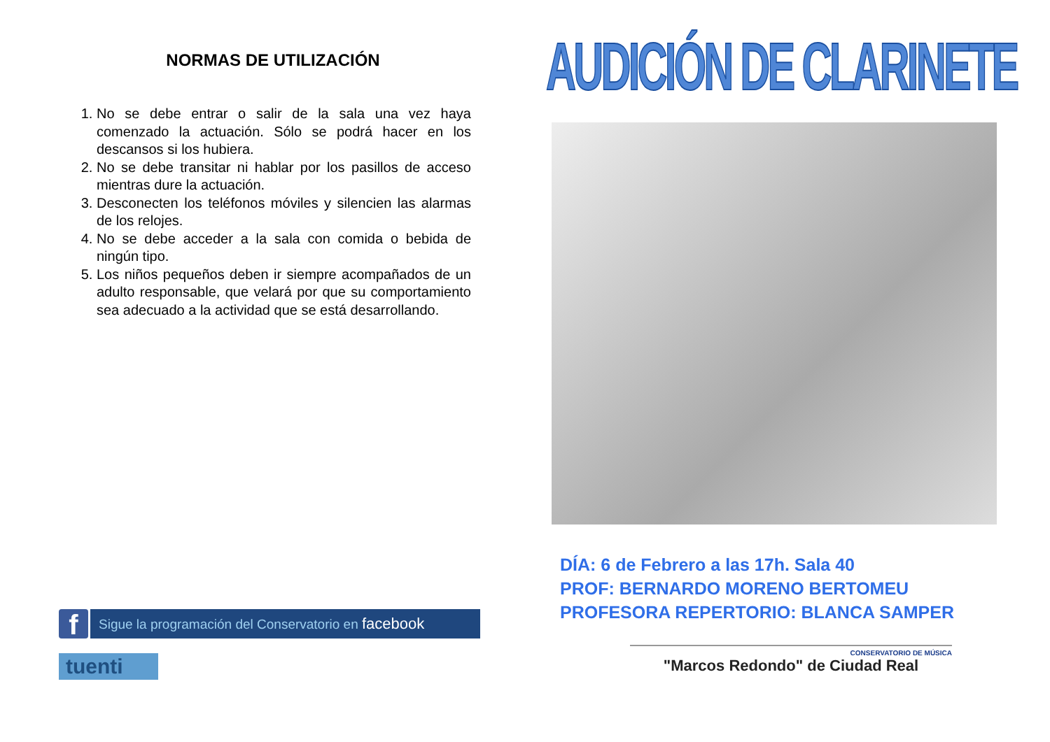NORMAS DE UTILIZACIÓN
1. No se debe entrar o salir de la sala una vez haya comenzado la actuación. Sólo se podrá hacer en los descansos si los hubiera.
2. No se debe transitar ni hablar por los pasillos de acceso mientras dure la actuación.
3. Desconecten los teléfonos móviles y silencien las alarmas de los relojes.
4. No se debe acceder a la sala con comida o bebida de ningún tipo.
5. Los niños pequeños deben ir siempre acompañados de un adulto responsable, que velará por que su comportamiento sea adecuado a la actividad que se está desarrollando.
f
Sigue la programación del Conservatorio en facebook
tuenti
AUDICIÓN DE CLARINETE
DÍA: 6 de Febrero a las 17h. Sala 40
PROF: BERNARDO MORENO BERTOMEU
PROFESORA REPERTORIO: BLANCA SAMPER
CONSERVATORIO DE MÚSICA
"Marcos Redondo" de Ciudad Real